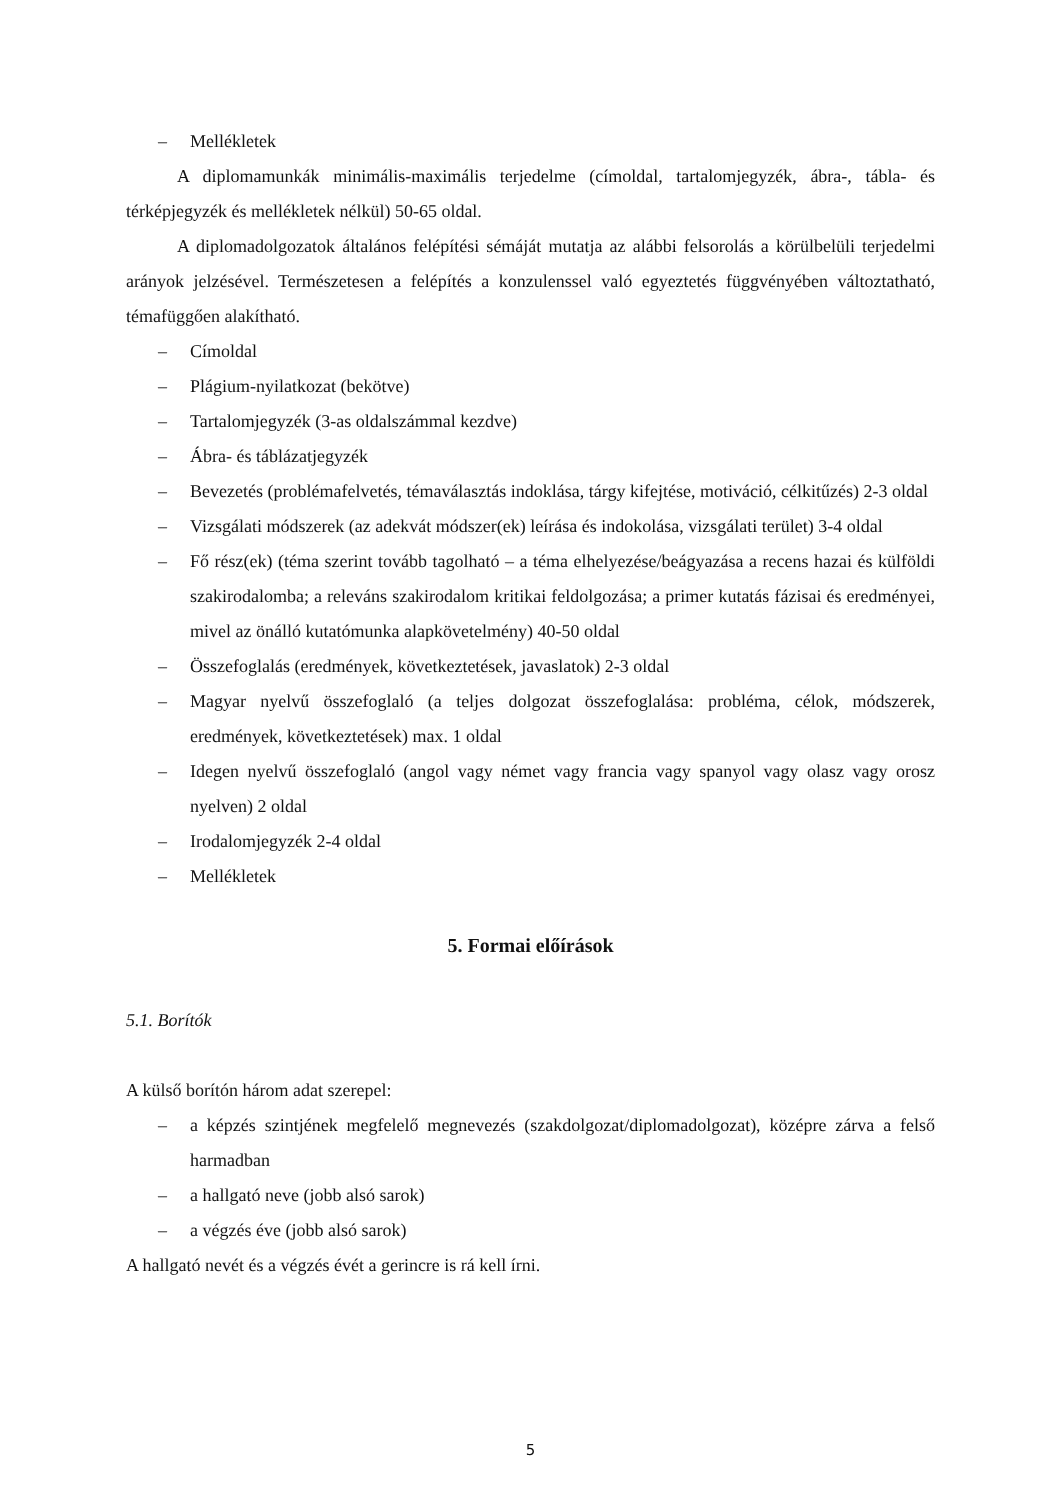– Mellékletek
A diplomamunkák minimális-maximális terjedelme (címoldal, tartalomjegyzék, ábra-, tábla- és térképjegyzék és mellékletek nélkül) 50-65 oldal.
A diplomadolgozatok általános felépítési sémáját mutatja az alábbi felsorolás a körülbelüli terjedelmi arányok jelzésével. Természetesen a felépítés a konzulenssel való egyeztetés függvényében változtatható, témafüggően alakítható.
– Címoldal
– Plágium-nyilatkozat (bekötve)
– Tartalomjegyzék (3-as oldalszámmal kezdve)
– Ábra- és táblázatjegyzék
– Bevezetés (problémafelvetés, témaválasztás indoklása, tárgy kifejtése, motiváció, célkitűzés) 2-3 oldal
– Vizsgálati módszerek (az adekvát módszer(ek) leírása és indokolása, vizsgálati terület) 3-4 oldal
– Fő rész(ek) (téma szerint tovább tagolható – a téma elhelyezése/beágyazása a recens hazai és külföldi szakirodalomba; a releváns szakirodalom kritikai feldolgozása; a primer kutatás fázisai és eredményei, mivel az önálló kutatómunka alapkövetelmény) 40-50 oldal
– Összefoglalás (eredmények, következtetések, javaslatok) 2-3 oldal
– Magyar nyelvű összefoglaló (a teljes dolgozat összefoglalása: probléma, célok, módszerek, eredmények, következtetések) max. 1 oldal
– Idegen nyelvű összefoglaló (angol vagy német vagy francia vagy spanyol vagy olasz vagy orosz nyelven) 2 oldal
– Irodalomjegyzék 2-4 oldal
– Mellékletek
5. Formai előírások
5.1. Borítók
A külső borítón három adat szerepel:
– a képzés szintjének megfelelő megnevezés (szakdolgozat/diplomadolgozat), középre zárva a felső harmadban
– a hallgató neve (jobb alsó sarok)
– a végzés éve (jobb alsó sarok)
A hallgató nevét és a végzés évét a gerincre is rá kell írni.
5